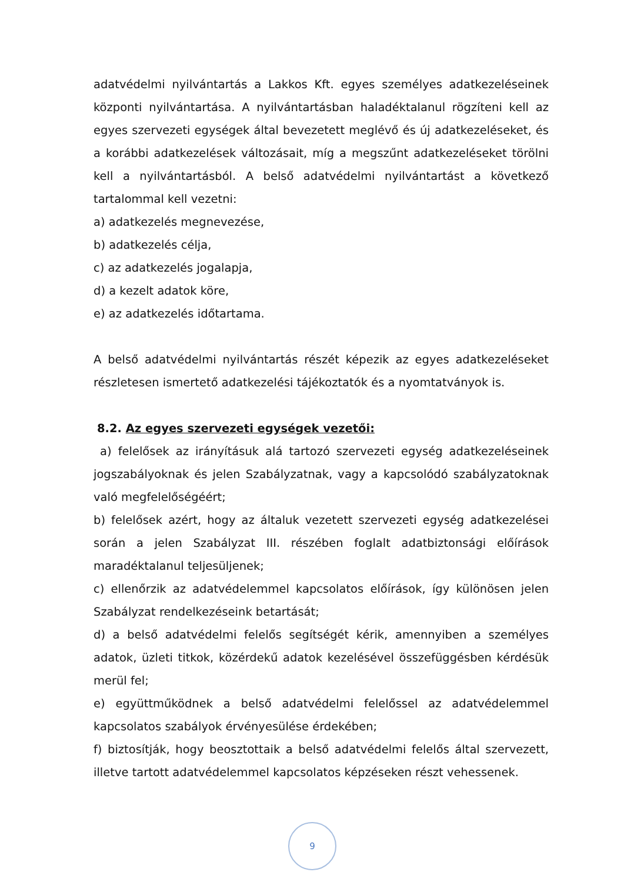adatvédelmi nyilvántartás a Lakkos Kft. egyes személyes adatkezeléseinek központi nyilvántartása. A nyilvántartásban haladéktalanul rögzíteni kell az egyes szervezeti egységek által bevezetett meglévő és új adatkezeléseket, és a korábbi adatkezelések változásait, míg a megszűnt adatkezeléseket törölni kell a nyilvántartásból. A belső adatvédelmi nyilvántartást a következő tartalommal kell vezetni:
a) adatkezelés megnevezése,
b) adatkezelés célja,
c) az adatkezelés jogalapja,
d) a kezelt adatok köre,
e) az adatkezelés időtartama.
A belső adatvédelmi nyilvántartás részét képezik az egyes adatkezeléseket részletesen ismertető adatkezelési tájékoztatók és a nyomtatványok is.
8.2. Az egyes szervezeti egységek vezetői:
a) felelősek az irányításuk alá tartozó szervezeti egység adatkezeléseinek jogszabályoknak és jelen Szabályzatnak, vagy a kapcsolódó szabályzatoknak való megfelelőségéért;
b) felelősek azért, hogy az általuk vezetett szervezeti egység adatkezelései során a jelen Szabályzat III. részében foglalt adatbiztonsági előírások maradéktalanul teljesüljenek;
c) ellenőrzik az adatvédelemmel kapcsolatos előírások, így különösen jelen Szabályzat rendelkezéseink betartását;
d) a belső adatvédelmi felelős segítségét kérik, amennyiben a személyes adatok, üzleti titkok, közérdekű adatok kezelésével összefüggésben kérdésük merül fel;
e) együttműködnek a belső adatvédelmi felelőssel az adatvédelemmel kapcsolatos szabályok érvényesülése érdekében;
f) biztosítják, hogy beosztottaik a belső adatvédelmi felelős által szervezett, illetve tartott adatvédelemmel kapcsolatos képzéseken részt vehessenek.
9